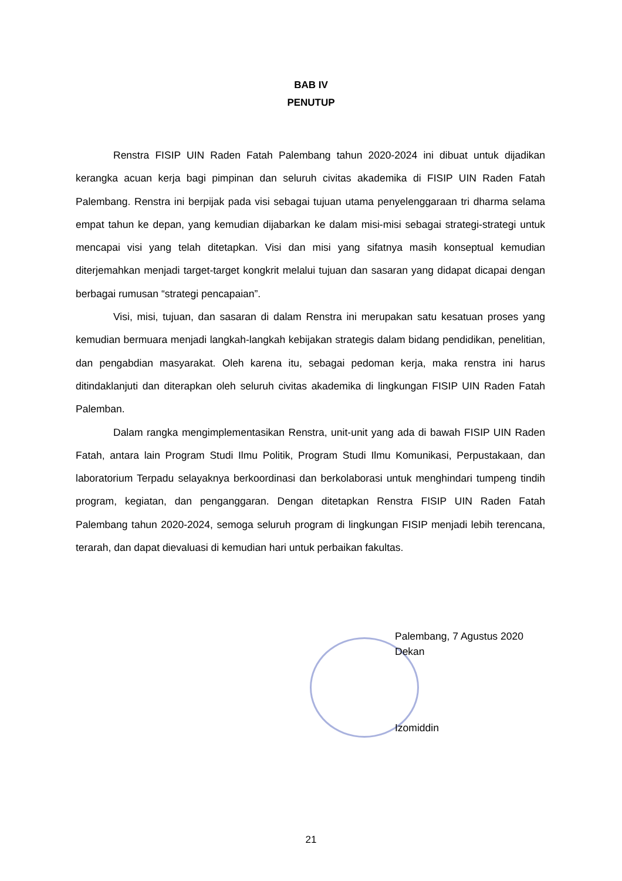BAB IV
PENUTUP
Renstra FISIP UIN Raden Fatah Palembang tahun 2020-2024 ini dibuat untuk dijadikan kerangka acuan kerja bagi pimpinan dan seluruh civitas akademika di FISIP UIN Raden Fatah Palembang. Renstra ini berpijak pada visi sebagai tujuan utama penyelenggaraan tri dharma selama empat tahun ke depan, yang kemudian dijabarkan ke dalam misi-misi sebagai strategi-strategi untuk mencapai visi yang telah ditetapkan. Visi dan misi yang sifatnya masih konseptual kemudian diterjemahkan menjadi target-target kongkrit melalui tujuan dan sasaran yang didapat dicapai dengan berbagai rumusan “strategi pencapaian”.
Visi, misi, tujuan, dan sasaran di dalam Renstra ini merupakan satu kesatuan proses yang kemudian bermuara menjadi langkah-langkah kebijakan strategis dalam bidang pendidikan, penelitian, dan pengabdian masyarakat. Oleh karena itu, sebagai pedoman kerja, maka renstra ini harus ditindaklanjuti dan diterapkan oleh seluruh civitas akademika di lingkungan FISIP UIN Raden Fatah Palemban.
Dalam rangka mengimplementasikan Renstra, unit-unit yang ada di bawah FISIP UIN Raden Fatah, antara lain Program Studi Ilmu Politik, Program Studi Ilmu Komunikasi, Perpustakaan, dan laboratorium Terpadu selayaknya berkoordinasi dan berkolaborasi untuk menghindari tumpeng tindih program, kegiatan, dan penganggaran. Dengan ditetapkan Renstra FISIP UIN Raden Fatah Palembang tahun 2020-2024, semoga seluruh program di lingkungan FISIP menjadi lebih terencana, terarah, dan dapat dievaluasi di kemudian hari untuk perbaikan fakultas.
Palembang, 7 Agustus 2020
Dekan
Izomiddin
21